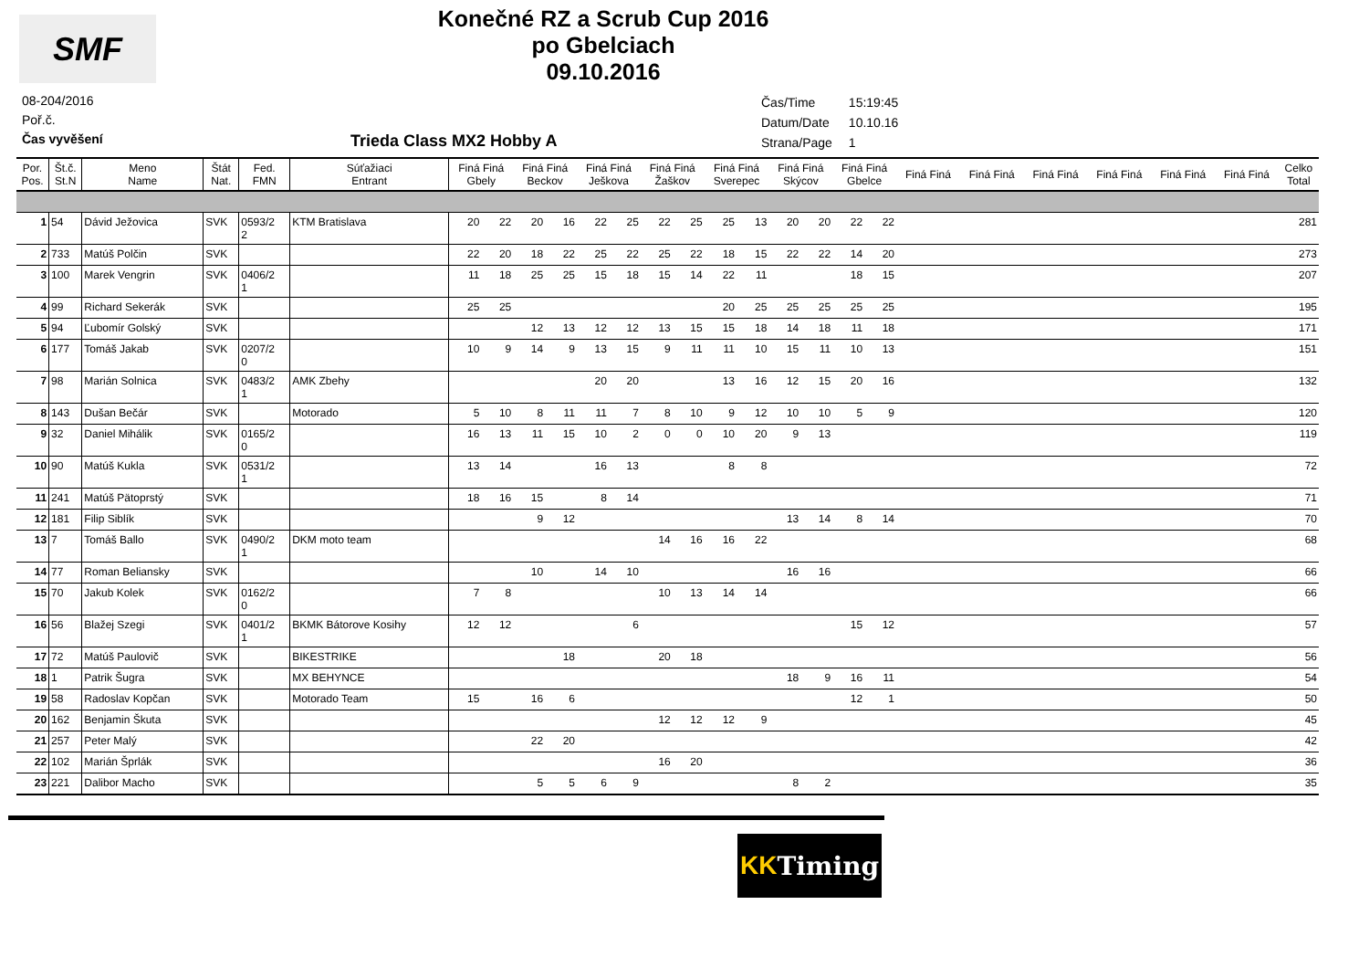SMF
Konečné RZ a Scrub Cup 2016
po Gbelciach
09.10.2016
08-204/2016
Poř.č.
Čas vyvěšení
Trieda Class MX2 Hobby A
| Čas/Time | 15:19:45 |
| Datum/Date | 10.10.16 |
| Strana/Page | 1 |
| Por. Pos. | Št.č. St.N | Meno Name | Štát Nat. | Fed. FMN | Súťažiaci Entrant | Finá Finá Gbely | | Finá Finá Beckov | | Finá Finá Ješkova | | Finá Finá Žaškov | | Finá Finá Sverepec | | Finá Finá Skýcov | | Finá Finá Gbelce | | Finá Finá | Finá Finá | Finá Finá | Finá Finá | Finá Finá | Finá Finá | Celko Total |
| --- | --- | --- | --- | --- | --- | --- | --- | --- | --- | --- | --- | --- | --- | --- | --- | --- | --- | --- | --- | --- | --- | --- | --- | --- | --- | --- |
| 1 | 54 | Dávid Ježovica | SVK | 0593/2 2 | KTM Bratislava | 20 | 22 | 20 | 16 | 22 | 25 | 22 | 25 | 25 | 13 | 20 | 20 | 22 | 22 | | | | | | | 281 |
| 2 | 733 | Matúš Polčin | SVK | | | 22 | 20 | 18 | 22 | 25 | 22 | 25 | 22 | 18 | 15 | 22 | 22 | 14 | 20 | | | | | | | 273 |
| 3 | 100 | Marek Vengrin | SVK | 0406/2 1 | | 11 | 18 | 25 | 25 | 15 | 18 | 15 | 14 | 22 | 11 | | | 18 | 15 | | | | | | | 207 |
| 4 | 99 | Richard Sekerák | SVK | | | 25 | 25 | | | | | | | 20 | 25 | 25 | 25 | 25 | 25 | | | | | | | 195 |
| 5 | 94 | Ľubomír Golský | SVK | | | | | 12 | 13 | 12 | 12 | 13 | 15 | 15 | 18 | 14 | 18 | 11 | 18 | | | | | | | 171 |
| 6 | 177 | Tomáš Jakab | SVK | 0207/2 0 | | 10 | 9 | 14 | 9 | 13 | 15 | 9 | 11 | 11 | 10 | 15 | 11 | 10 | 13 | | | | | | | 151 |
| 7 | 98 | Marián Solnica | SVK | 0483/2 1 | AMK Zbehy | | | | | 20 | 20 | | | 13 | 16 | 12 | 15 | 20 | 16 | | | | | | | 132 |
| 8 | 143 | Dušan Bečár | SVK | | Motorado | 5 | 10 | 8 | 11 | 11 | 7 | 8 | 10 | 9 | 12 | 10 | 10 | 5 | 9 | | | | | | | 120 |
| 9 | 32 | Daniel Mihálik | SVK | 0165/2 0 | | 16 | 13 | 11 | 15 | 10 | 2 | 0 | 0 | 10 | 20 | 9 | 13 | | | | | | | | | 119 |
| 10 | 90 | Matúš Kukla | SVK | 0531/2 1 | | 13 | 14 | | | 16 | 13 | | | 8 | 8 | | | | | | | | | | | 72 |
| 11 | 241 | Matúš Pätoprstý | SVK | | | 18 | 16 | 15 | | 8 | 14 | | | | | | | | | | | | | | | 71 |
| 12 | 181 | Filip Siblík | SVK | | | | | 9 | 12 | | | | | | | 13 | 14 | 8 | 14 | | | | | | | 70 |
| 13 | 7 | Tomáš Ballo | SVK | 0490/2 1 | DKM moto team | | | | | | | 14 | 16 | 16 | 22 | | | | | | | | | | | 68 |
| 14 | 77 | Roman Beliansky | SVK | | | | | 10 | | 14 | 10 | | | | | 16 | 16 | | | | | | | | | 66 |
| 15 | 70 | Jakub Kolek | SVK | 0162/2 0 | | 7 | 8 | | | | | 10 | 13 | 14 | 14 | | | | | | | | | | | 66 |
| 16 | 56 | Blažej Szegi | SVK | 0401/2 1 | BKMK Bátorove Kosihy | 12 | 12 | | | | 6 | | | | | | | 15 | 12 | | | | | | | 57 |
| 17 | 72 | Matúš Paulovič | SVK | | BIKESTRIKE | | | | 18 | | | 20 | 18 | | | | | | | | | | | | | 56 |
| 18 | 1 | Patrik Šugra | SVK | | MX BEHYNCE | | | | | | | | | | | 18 | 9 | 16 | 11 | | | | | | | 54 |
| 19 | 58 | Radoslav Kopčan | SVK | | Motorado Team | 15 | | 16 | 6 | | | | | | | | | 12 | 1 | | | | | | | 50 |
| 20 | 162 | Benjamin Škuta | SVK | | | | | | | | | 12 | 12 | 12 | 9 | | | | | | | | | | | 45 |
| 21 | 257 | Peter Malý | SVK | | | | | 22 | 20 | | | | | | | | | | | | | | | | | 42 |
| 22 | 102 | Marián Šprlák | SVK | | | | | | | | | 16 | 20 | | | | | | | | | | | | | 36 |
| 23 | 221 | Dalibor Macho | SVK | | | | | 5 | 5 | 6 | 9 | | | | | 8 | 2 | | | | | | | | | 35 |
KK Timing